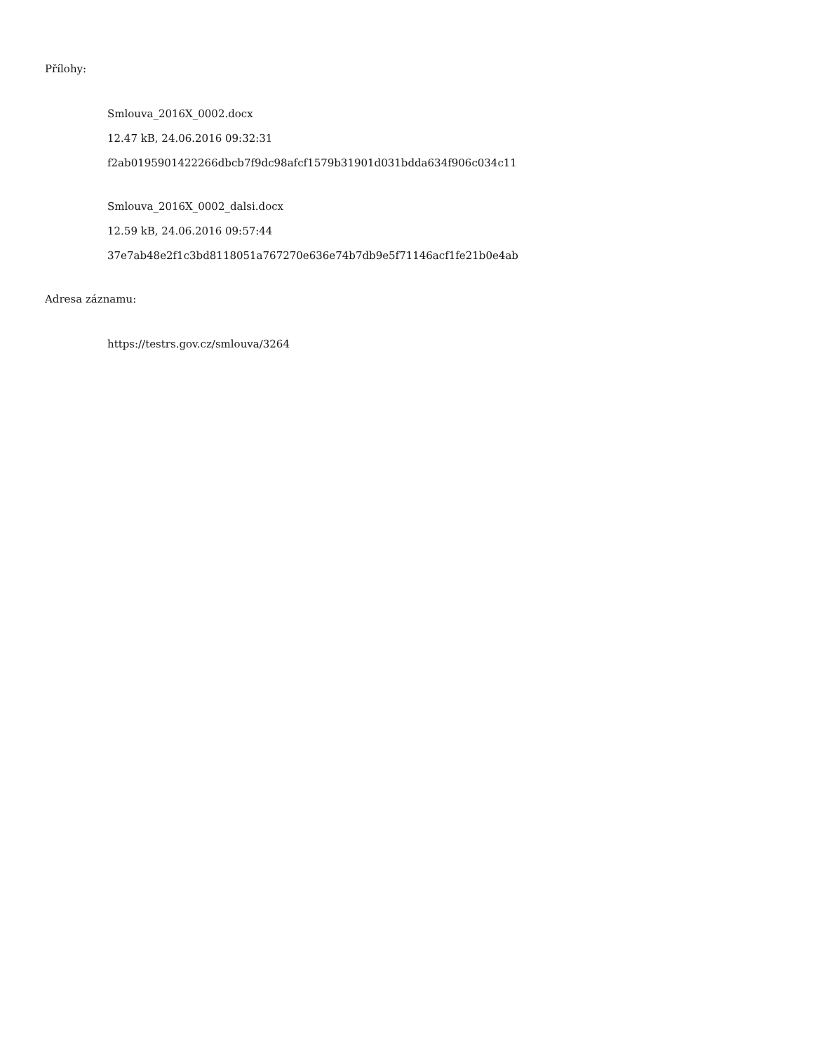Přílohy:
Smlouva_2016X_0002.docx
12.47 kB, 24.06.2016 09:32:31
f2ab0195901422266dbcb7f9dc98afcf1579b31901d031bdda634f906c034c11
Smlouva_2016X_0002_dalsi.docx
12.59 kB, 24.06.2016 09:57:44
37e7ab48e2f1c3bd8118051a767270e636e74b7db9e5f71146acf1fe21b0e4ab
Adresa záznamu:
https://testrs.gov.cz/smlouva/3264